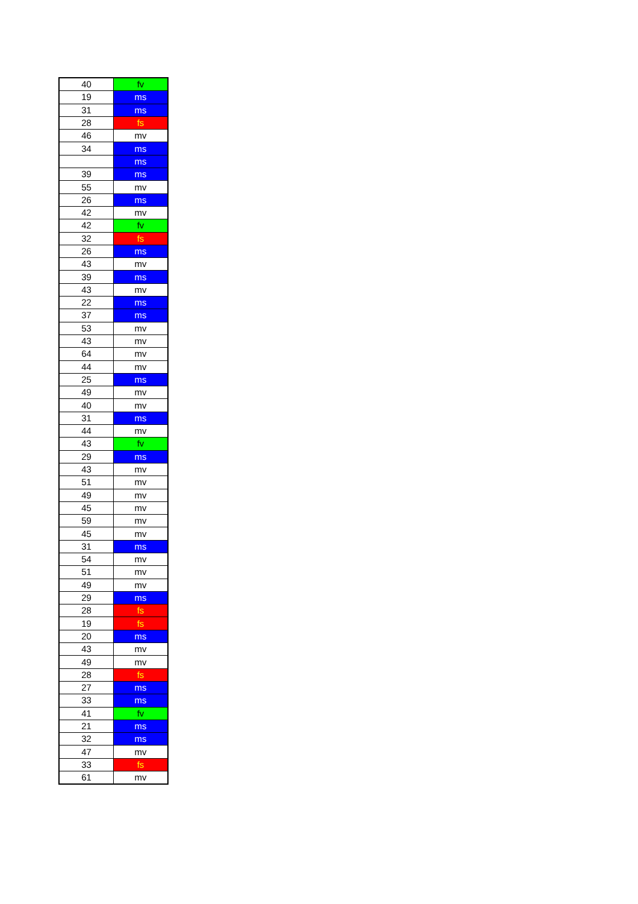| 40 | fv |
| 19 | ms |
| 31 | ms |
| 28 | fs |
| 46 | mv |
| 34 | ms |
| | ms |
| 39 | ms |
| 55 | mv |
| 26 | ms |
| 42 | mv |
| 42 | fv |
| 32 | fs |
| 26 | ms |
| 43 | mv |
| 39 | ms |
| 43 | mv |
| 22 | ms |
| 37 | ms |
| 53 | mv |
| 43 | mv |
| 64 | mv |
| 44 | mv |
| 25 | ms |
| 49 | mv |
| 40 | mv |
| 31 | ms |
| 44 | mv |
| 43 | fv |
| 29 | ms |
| 43 | mv |
| 51 | mv |
| 49 | mv |
| 45 | mv |
| 59 | mv |
| 45 | mv |
| 31 | ms |
| 54 | mv |
| 51 | mv |
| 49 | mv |
| 29 | ms |
| 28 | fs |
| 19 | fs |
| 20 | ms |
| 43 | mv |
| 49 | mv |
| 28 | fs |
| 27 | ms |
| 33 | ms |
| 41 | fv |
| 21 | ms |
| 32 | ms |
| 47 | mv |
| 33 | fs |
| 61 | mv |